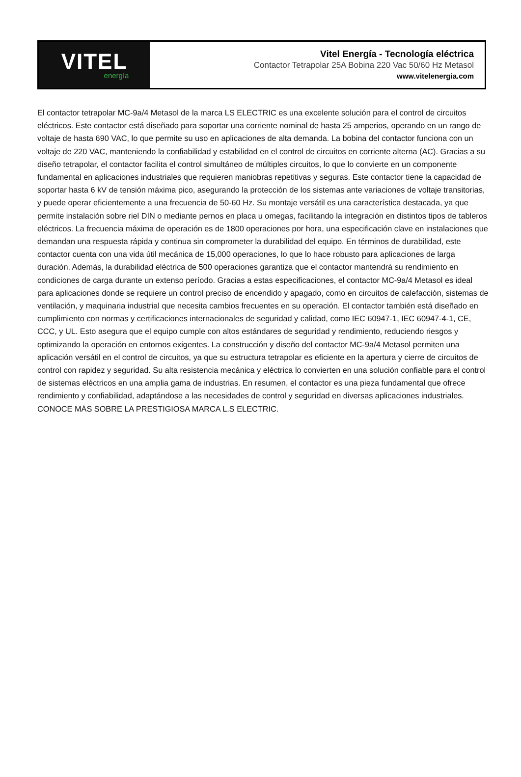VITEL
energía
Vitel Energía - Tecnología eléctrica
Contactor Tetrapolar 25A Bobina 220 Vac 50/60 Hz Metasol
www.vitelenergia.com
El contactor tetrapolar MC-9a/4 Metasol de la marca LS ELECTRIC es una excelente solución para el control de circuitos eléctricos. Este contactor está diseñado para soportar una corriente nominal de hasta 25 amperios, operando en un rango de voltaje de hasta 690 VAC, lo que permite su uso en aplicaciones de alta demanda. La bobina del contactor funciona con un voltaje de 220 VAC, manteniendo la confiabilidad y estabilidad en el control de circuitos en corriente alterna (AC). Gracias a su diseño tetrapolar, el contactor facilita el control simultáneo de múltiples circuitos, lo que lo convierte en un componente fundamental en aplicaciones industriales que requieren maniobras repetitivas y seguras. Este contactor tiene la capacidad de soportar hasta 6 kV de tensión máxima pico, asegurando la protección de los sistemas ante variaciones de voltaje transitorias, y puede operar eficientemente a una frecuencia de 50-60 Hz. Su montaje versátil es una característica destacada, ya que permite instalación sobre riel DIN o mediante pernos en placa u omegas, facilitando la integración en distintos tipos de tableros eléctricos. La frecuencia máxima de operación es de 1800 operaciones por hora, una especificación clave en instalaciones que demandan una respuesta rápida y continua sin comprometer la durabilidad del equipo. En términos de durabilidad, este contactor cuenta con una vida útil mecánica de 15,000 operaciones, lo que lo hace robusto para aplicaciones de larga duración. Además, la durabilidad eléctrica de 500 operaciones garantiza que el contactor mantendrá su rendimiento en condiciones de carga durante un extenso período. Gracias a estas especificaciones, el contactor MC-9a/4 Metasol es ideal para aplicaciones donde se requiere un control preciso de encendido y apagado, como en circuitos de calefacción, sistemas de ventilación, y maquinaria industrial que necesita cambios frecuentes en su operación. El contactor también está diseñado en cumplimiento con normas y certificaciones internacionales de seguridad y calidad, como IEC 60947-1, IEC 60947-4-1, CE, CCC, y UL. Esto asegura que el equipo cumple con altos estándares de seguridad y rendimiento, reduciendo riesgos y optimizando la operación en entornos exigentes. La construcción y diseño del contactor MC-9a/4 Metasol permiten una aplicación versátil en el control de circuitos, ya que su estructura tetrapolar es eficiente en la apertura y cierre de circuitos de control con rapidez y seguridad. Su alta resistencia mecánica y eléctrica lo convierten en una solución confiable para el control de sistemas eléctricos en una amplia gama de industrias. En resumen, el contactor es una pieza fundamental que ofrece rendimiento y confiabilidad, adaptándose a las necesidades de control y seguridad en diversas aplicaciones industriales.
CONOCE MÁS SOBRE LA PRESTIGIOSA MARCA L.S ELECTRIC.